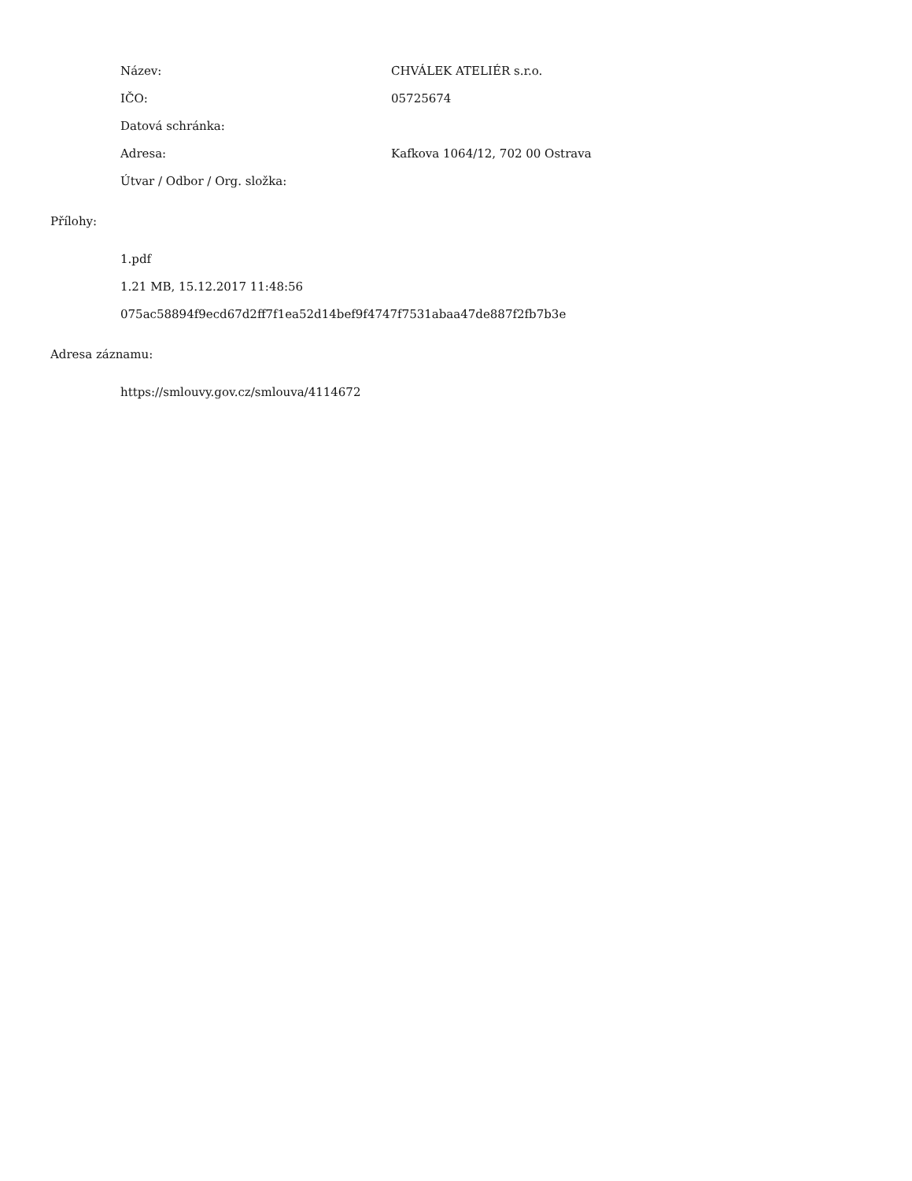Název: CHVÁLEK ATELIÉR s.r.o.
IČO: 05725674
Datová schránka:
Adresa:
Kafkova 1064/12, 702 00 Ostrava
Útvar / Odbor / Org. složka:
Přílohy:
1.pdf
1.21 MB, 15.12.2017 11:48:56
075ac58894f9ecd67d2ff7f1ea52d14bef9f4747f7531abaa47de887f2fb7b3e
Adresa záznamu:
https://smlouvy.gov.cz/smlouva/4114672